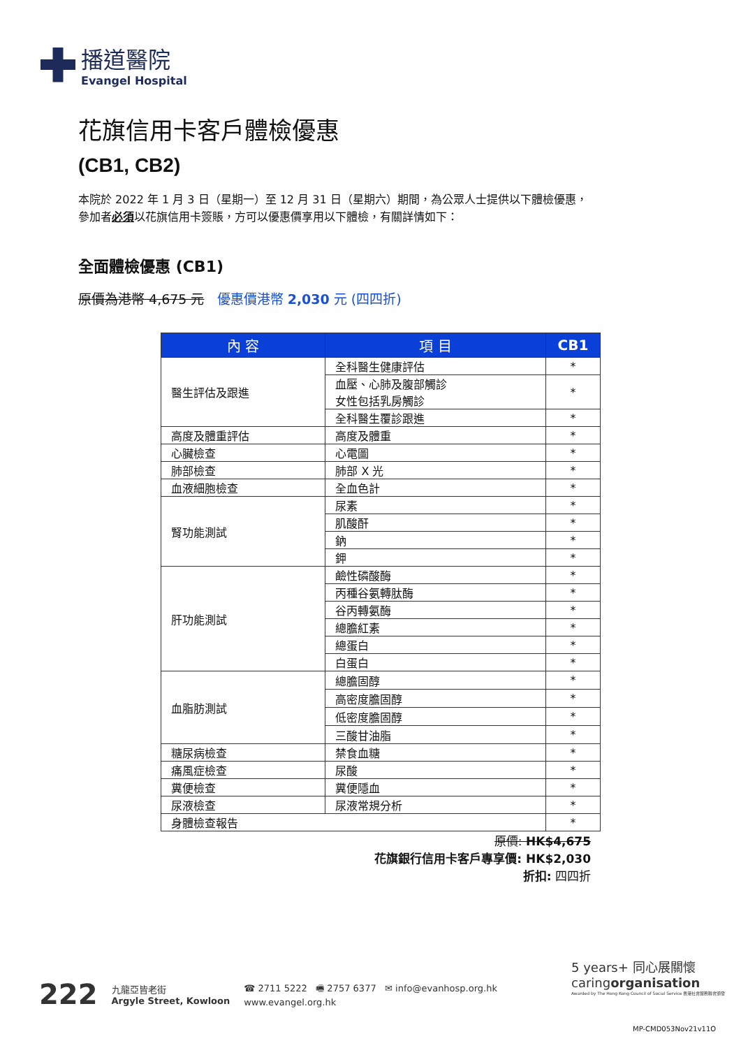播道醫院
Evangel Hospital
花旗信用卡客戶體檢優惠
(CB1, CB2)
本院於 2022 年 1 月 3 日（星期一）至 12 月 31 日（星期六）期間，為公眾人士提供以下體檢優惠，
參加者必須以花旗信用卡簽賬，方可以優惠價享用以下體檢，有關詳情如下：
全面體檢優惠 (CB1)
原價為港幣 4,675 元 優惠價港幣 2,030 元 (四四折)
| 內 容 | 項 目 | CB1 |
| --- | --- | --- |
| 醫生評估及跟進 | 全科醫生健康評估 | * |
| | 血壓、心肺及腹部觸診 女性包括乳房觸診 | * |
| | 全科醫生覆診跟進 | * |
| 高度及體重評估 | 高度及體重 | * |
| 心臟檢查 | 心電圖 | * |
| 肺部檢查 | 肺部 X 光 | * |
| 血液細胞檢查 | 全血色計 | * |
| 腎功能測試 | 尿素 | * |
| | 肌酸酐 | * |
| | 鈉 | * |
| | 鉀 | * |
| 肝功能測試 | 鹼性磷酸酶 | * |
| | 丙種谷氨轉肽酶 | * |
| | 谷丙轉氨酶 | * |
| | 總膽紅素 | * |
| | 總蛋白 | * |
| | 白蛋白 | * |
| 血脂肪測試 | 總膽固醇 | * |
| | 高密度膽固醇 | * |
| | 低密度膽固醇 | * |
| | 三酸甘油脂 | * |
| 糖尿病檢查 | 禁食血糖 | * |
| 痛風症檢查 | 尿酸 | * |
| 糞便檢查 | 糞便隱血 | * |
| 尿液檢查 | 尿液常規分析 | * |
| 身體檢查報告 | | * |
原價: HK$4,675
花旗銀行信用卡客戶專享價: HK$2,030
折扣: 四四折
222 九龍亞皆老街
Argyle Street, Kowloon ☎ 2711 5222 🖷 2757 6377 ✉ info@evanhosp.org.hk
www.evangel.org.hk
5 years+ 同心展關懷
caringorganisation
Awarded by The Hong Kong Council of Social Service 香港社會服務聯會頒發
MP-CMD053Nov21v11O